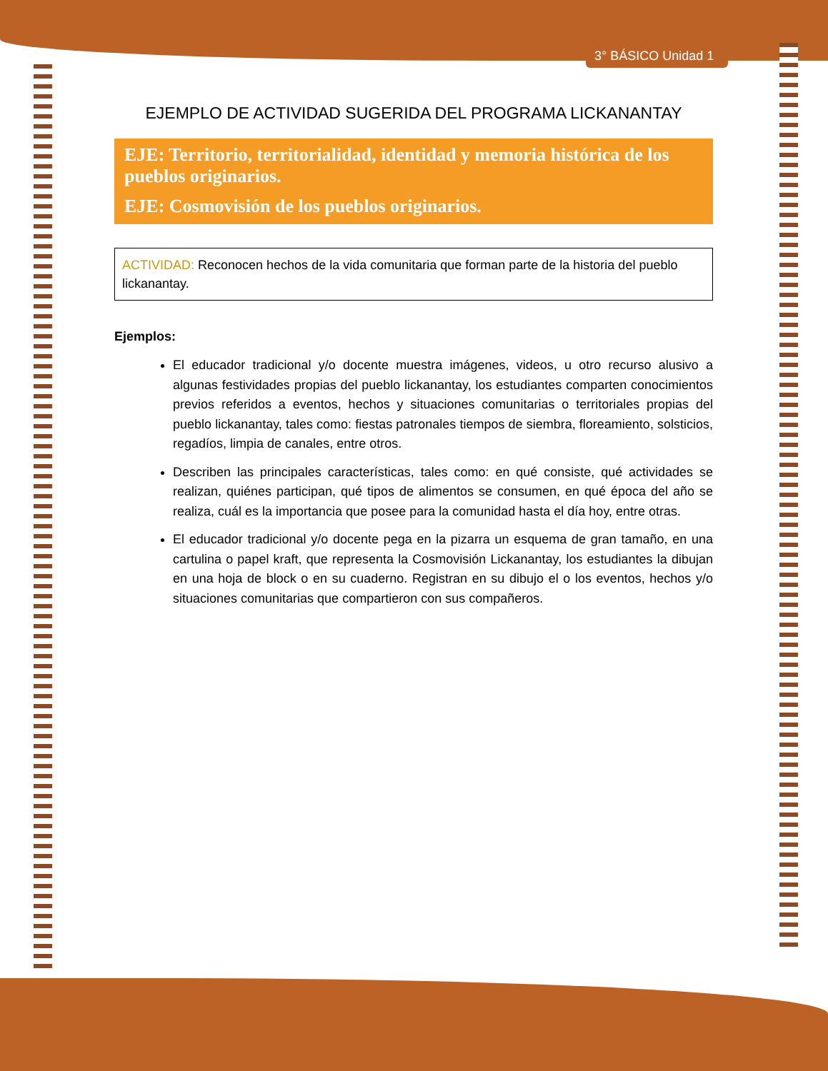3° BÁSICO Unidad 1
EJEMPLO DE ACTIVIDAD SUGERIDA DEL PROGRAMA LICKANANTAY
EJE: Territorio, territorialidad, identidad y memoria histórica de los pueblos originarios.
EJE: Cosmovisión de los pueblos originarios.
ACTIVIDAD: Reconocen hechos de la vida comunitaria que forman parte de la historia del pueblo lickanantay.
Ejemplos:
El educador tradicional y/o docente muestra imágenes, videos, u otro recurso alusivo a algunas festividades propias del pueblo lickanantay, los estudiantes comparten conocimientos previos referidos a eventos, hechos y situaciones comunitarias o territoriales propias del pueblo lickanantay, tales como: fiestas patronales tiempos de siembra, floreamiento, solsticios, regadíos, limpia de canales, entre otros.
Describen las principales características, tales como: en qué consiste, qué actividades se realizan, quiénes participan, qué tipos de alimentos se consumen, en qué época del año se realiza, cuál es la importancia que posee para la comunidad hasta el día hoy, entre otras.
El educador tradicional y/o docente pega en la pizarra un esquema de gran tamaño, en una cartulina o papel kraft, que representa la Cosmovisión Lickanantay, los estudiantes la dibujan en una hoja de block o en su cuaderno. Registran en su dibujo el o los eventos, hechos y/o situaciones comunitarias que compartieron con sus compañeros.